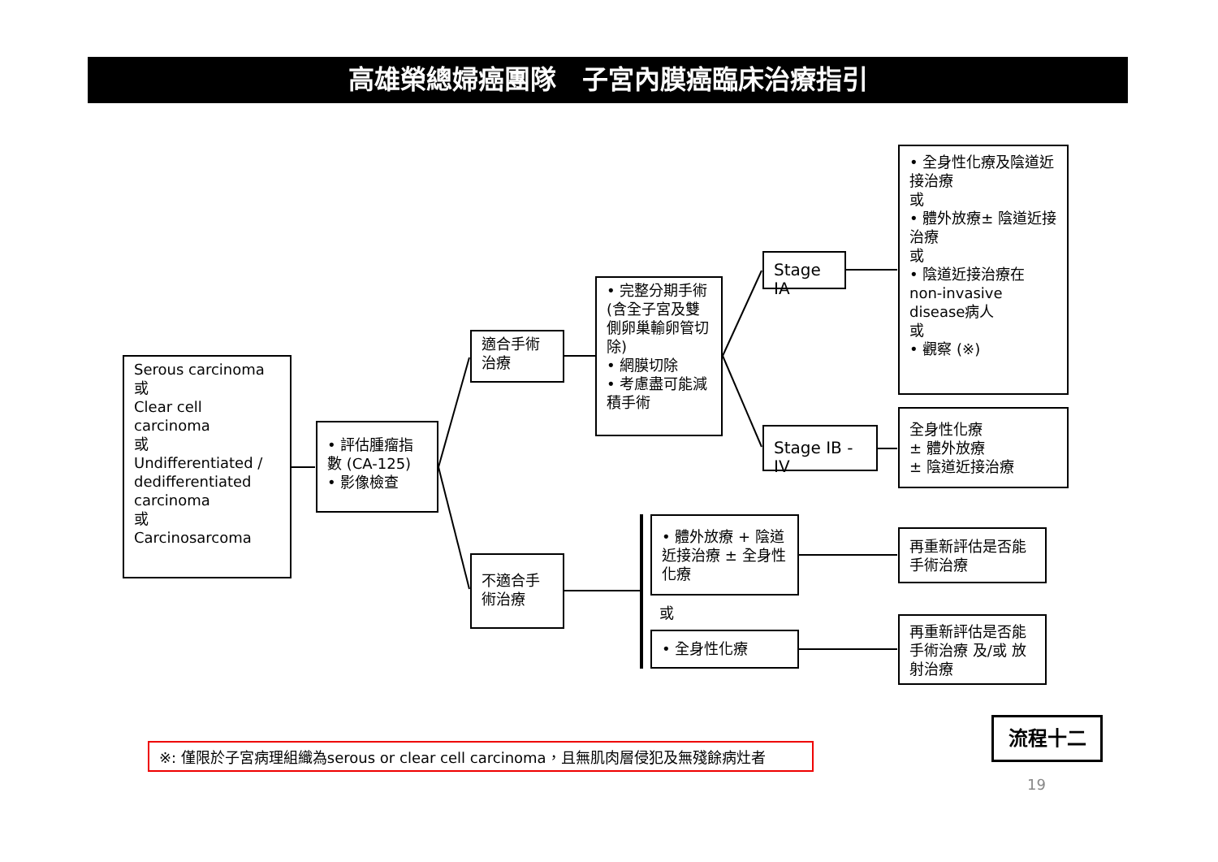高雄榮總婦癌團隊　子宮內膜癌臨床治療指引
Serous carcinoma
或
Clear cell carcinoma
或
Undifferentiated / dedifferentiated carcinoma
或
Carcinosarcoma
• 評估腫瘤指數 (CA-125)
• 影像檢查
適合手術治療
不適合手術治療
• 完整分期手術(含全子宮及雙側卵巢輸卵管切除)
• 網膜切除
• 考慮盡可能減積手術
Stage IA
Stage IB - IV
• 全身性化療及陰道近接治療
或
• 體外放療± 陰道近接治療
或
• 陰道近接治療在 non-invasive disease病人
或
• 觀察 (※)
全身性化療
± 體外放療
± 陰道近接治療
• 體外放療 + 陰道近接治療 ± 全身性化療
或
• 全身性化療
再重新評估是否能手術治療
再重新評估是否能手術治療 及/或 放射治療
※: 僅限於子宮病理組織為serous or clear cell carcinoma，且無肌肉層侵犯及無殘餘病灶者
流程十二
19